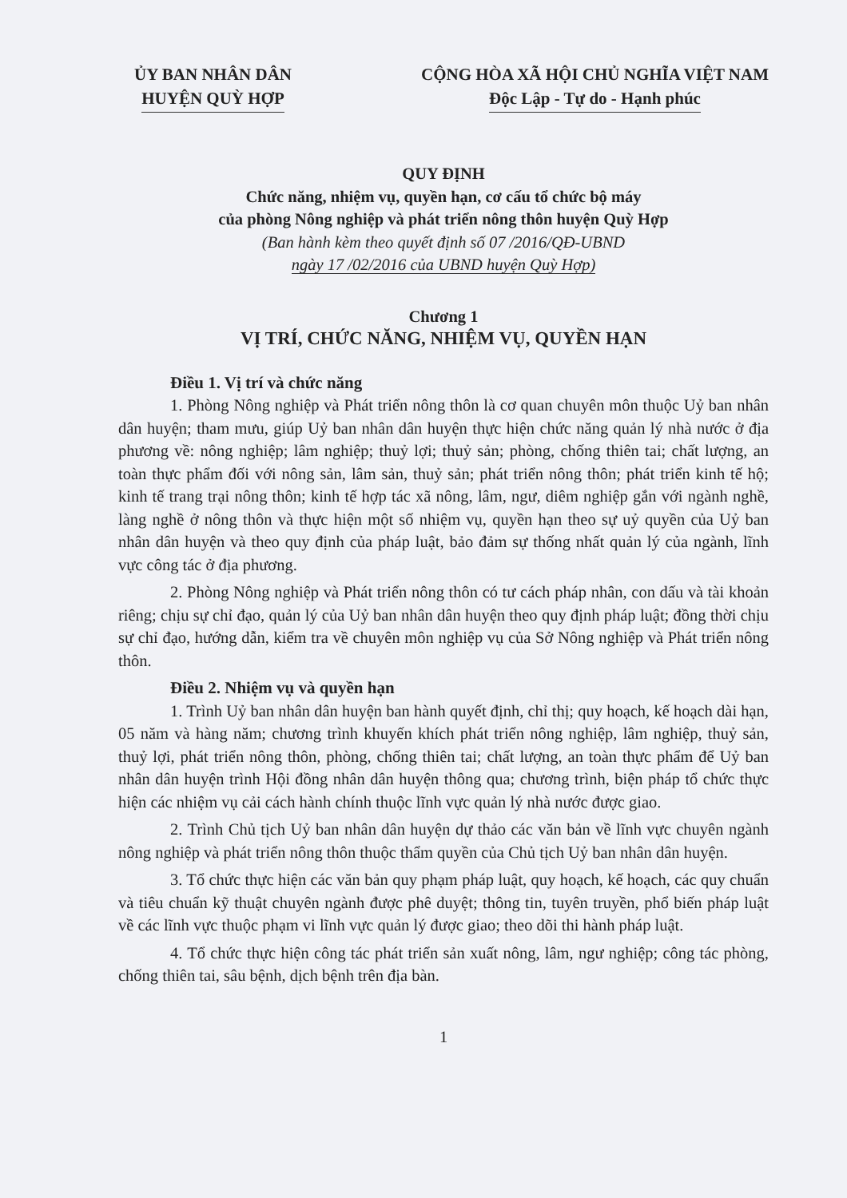ỦY BAN NHÂN DÂN
HUYỆN QUỲ HỢP
CỘNG HÒA XÃ HỘI CHỦ NGHĨA VIỆT NAM
Độc Lập - Tự do - Hạnh phúc
QUY ĐỊNH
Chức năng, nhiệm vụ, quyền hạn, cơ cấu tổ chức bộ máy
của phòng Nông nghiệp và phát triển nông thôn huyện Quỳ Hợp
(Ban hành kèm theo quyết định số 07 /2016/QĐ-UBND
ngày 17 /02/2016 của UBND huyện Quỳ Hợp)
Chương 1
VỊ TRÍ, CHỨC NĂNG, NHIỆM VỤ, QUYỀN HẠN
Điều 1. Vị trí và chức năng
1. Phòng Nông nghiệp và Phát triển nông thôn là cơ quan chuyên môn thuộc Uỷ ban nhân dân huyện; tham mưu, giúp Uỷ ban nhân dân huyện thực hiện chức năng quản lý nhà nước ở địa phương về: nông nghiệp; lâm nghiệp; thuỷ lợi; thuỷ sản; phòng, chống thiên tai; chất lượng, an toàn thực phẩm đối với nông sản, lâm sản, thuỷ sản; phát triển nông thôn; phát triển kinh tế hộ; kinh tế trang trại nông thôn; kinh tế hợp tác xã nông, lâm, ngư, diêm nghiệp gắn với ngành nghề, làng nghề ở nông thôn và thực hiện một số nhiệm vụ, quyền hạn theo sự uỷ quyền của Uỷ ban nhân dân huyện và theo quy định của pháp luật, bảo đảm sự thống nhất quản lý của ngành, lĩnh vực công tác ở địa phương.
2. Phòng Nông nghiệp và Phát triển nông thôn có tư cách pháp nhân, con dấu và tài khoản riêng; chịu sự chỉ đạo, quản lý của Uỷ ban nhân dân huyện theo quy định pháp luật; đồng thời chịu sự chỉ đạo, hướng dẫn, kiểm tra về chuyên môn nghiệp vụ của Sở Nông nghiệp và Phát triển nông thôn.
Điều 2. Nhiệm vụ và quyền hạn
1. Trình Uỷ ban nhân dân huyện ban hành quyết định, chỉ thị; quy hoạch, kế hoạch dài hạn, 05 năm và hàng năm; chương trình khuyến khích phát triển nông nghiệp, lâm nghiệp, thuỷ sản, thuỷ lợi, phát triển nông thôn, phòng, chống thiên tai; chất lượng, an toàn thực phẩm để Uỷ ban nhân dân huyện trình Hội đồng nhân dân huyện thông qua; chương trình, biện pháp tổ chức thực hiện các nhiệm vụ cải cách hành chính thuộc lĩnh vực quản lý nhà nước được giao.
2. Trình Chủ tịch Uỷ ban nhân dân huyện dự thảo các văn bản về lĩnh vực chuyên ngành nông nghiệp và phát triển nông thôn thuộc thẩm quyền của Chủ tịch Uỷ ban nhân dân huyện.
3. Tổ chức thực hiện các văn bản quy phạm pháp luật, quy hoạch, kế hoạch, các quy chuẩn và tiêu chuẩn kỹ thuật chuyên ngành được phê duyệt; thông tin, tuyên truyền, phổ biến pháp luật về các lĩnh vực thuộc phạm vi lĩnh vực quản lý được giao; theo dõi thi hành pháp luật.
4. Tổ chức thực hiện công tác phát triển sản xuất nông, lâm, ngư nghiệp; công tác phòng, chống thiên tai, sâu bệnh, dịch bệnh trên địa bàn.
1